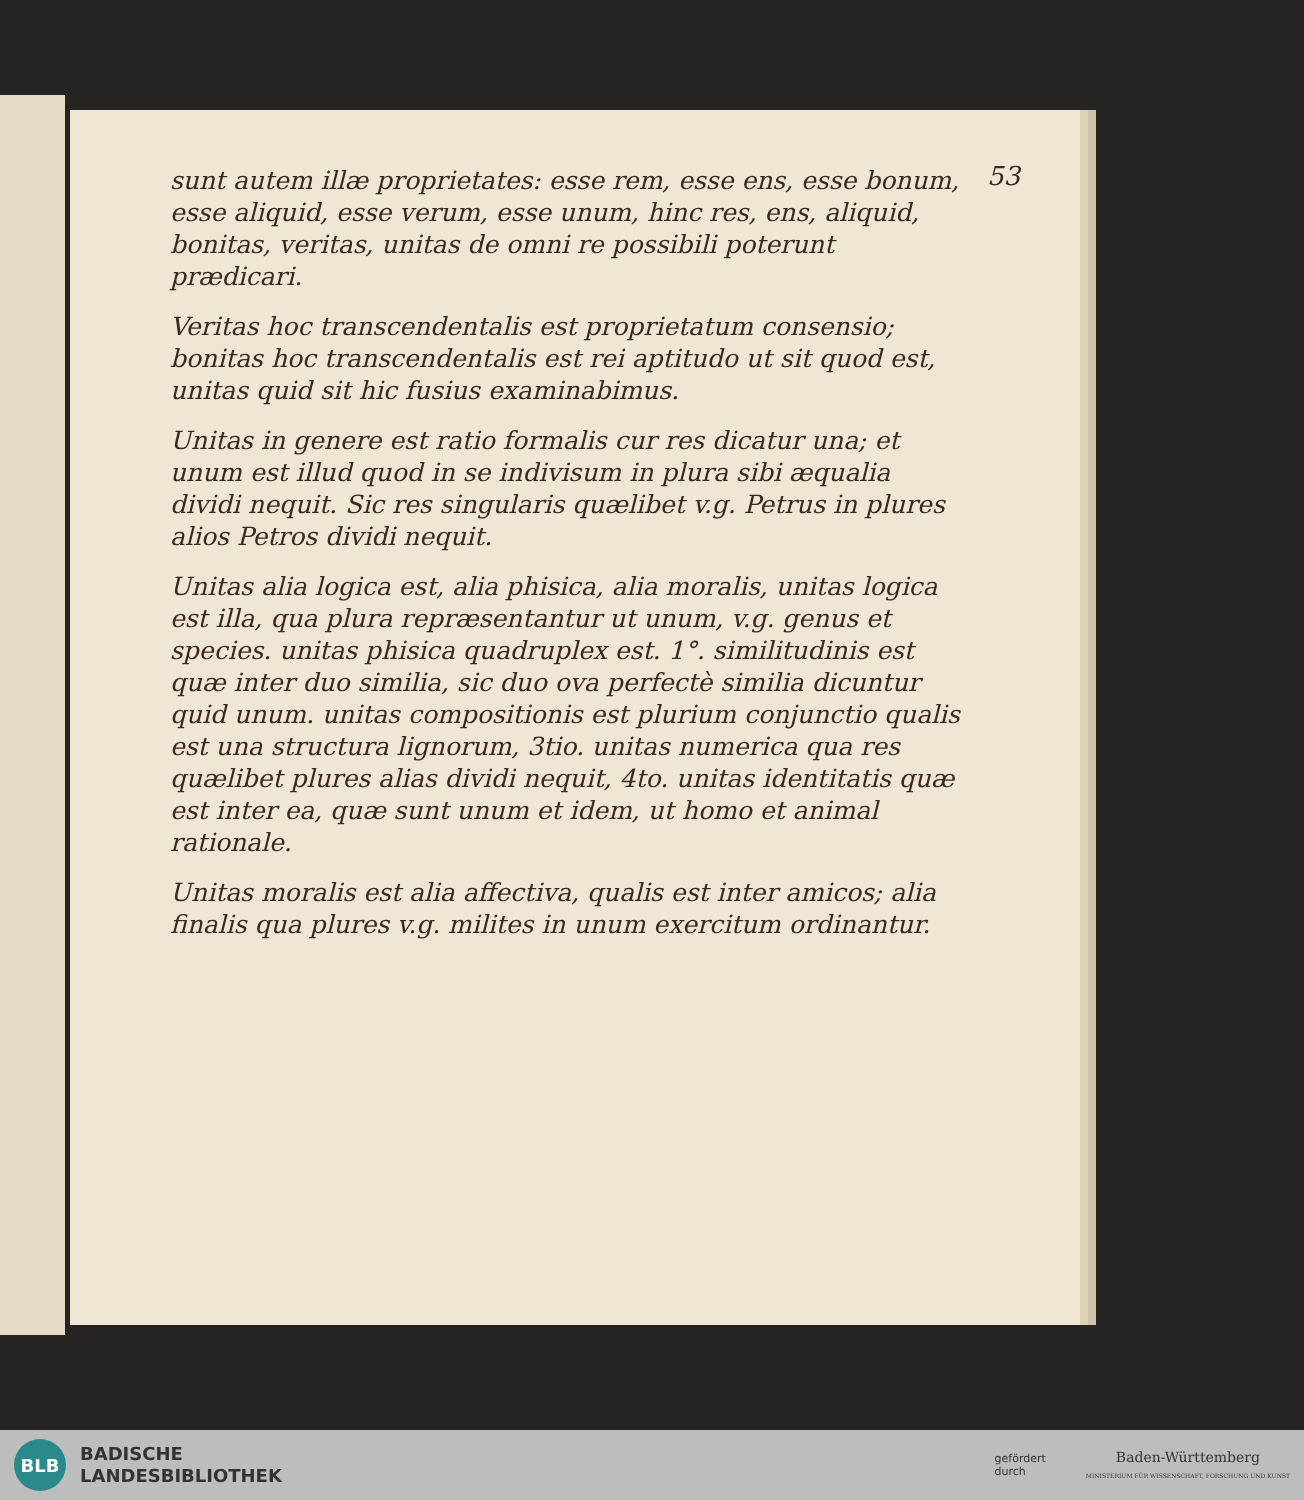53
sunt autem illæ proprietates: esse rem, esse ens, esse bonum, esse aliquid, esse verum, esse unum, hinc res, ens, aliquid, bonitas, veritas, unitas de omni re possibili poterunt prædicari.
Veritas hoc transcendentalis est proprietatum consensio; bonitas hoc transcendentalis est rei aptitudo ut sit quod est, unitas quid sit hic fusius examinabimus.
Unitas in genere est ratio formalis cur res dicatur una; et unum est illud quod in se indivisum in plura sibi æqualia dividi nequit. Sic res singularis quælibet v.g. Petrus in plures alios Petros dividi nequit.
Unitas alia logica est, alia phisica, alia moralis, unitas logica est illa, qua plura repræsentantur ut unum, v.g. genus et species. unitas phisica quadruplex est. 1°. similitudinis est quæ inter duo similia, sic duo ova perfectè similia dicuntur quid unum. unitas compositionis est plurium conjunctio qualis est una structura lignorum, 3tio. unitas numerica qua res quælibet plures alias dividi nequit, 4to. unitas identitatis quæ est inter ea, quæ sunt unum et idem, ut homo et animal rationale.
Unitas moralis est alia affectiva, qualis est inter amicos; alia finalis qua plures v.g. milites in unum exercitum ordinantur.
BLB
BADISCHE
LANDESBIBLIOTHEK
gefördert
durch
Baden-Württemberg
MINISTERIUM FÜR WISSENSCHAFT, FORSCHUNG UND KUNST